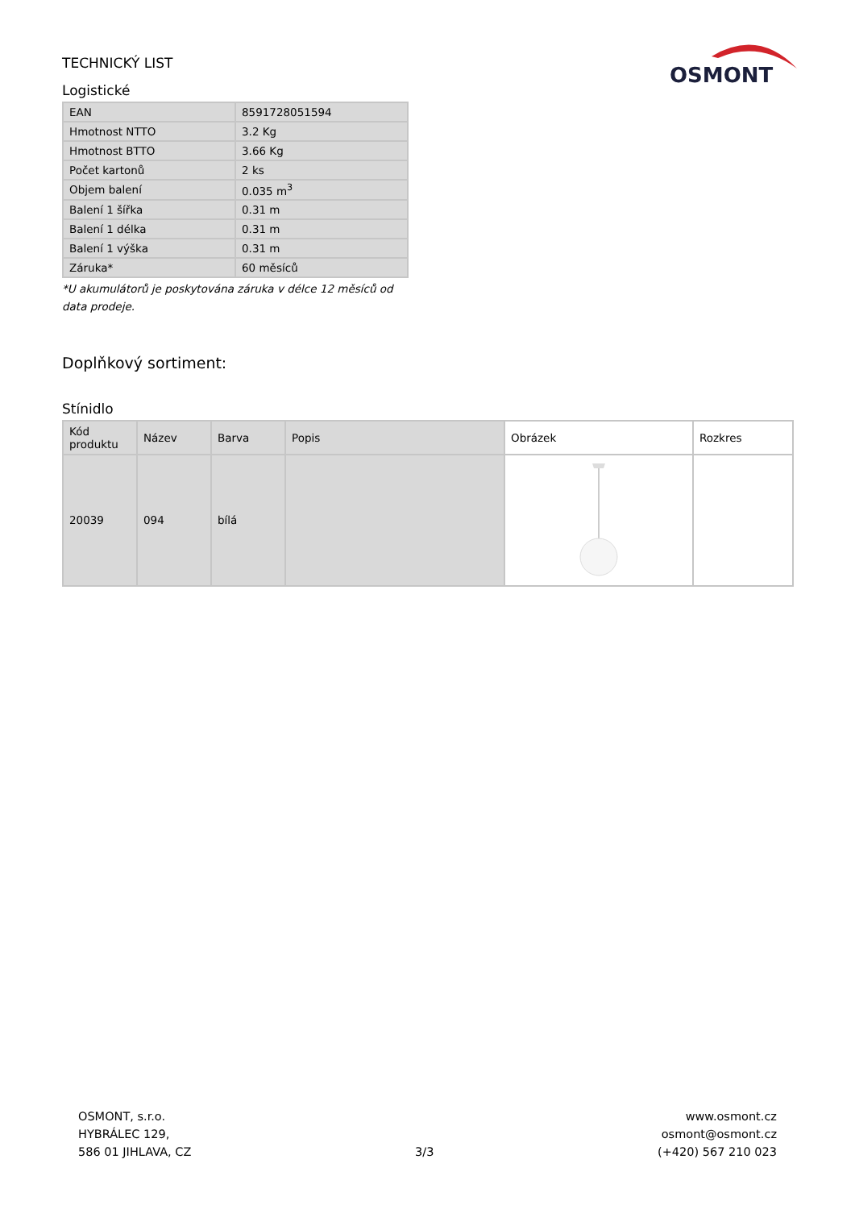OSMONT
TECHNICKÝ LIST
Logistické
| EAN | 8591728051594 |
| Hmotnost NTTO | 3.2 Kg |
| Hmotnost BTTO | 3.66 Kg |
| Počet kartonů | 2 ks |
| Objem balení | 0.035 m<sup>3</sup> |
| Balení 1 šířka | 0.31 m |
| Balení 1 délka | 0.31 m |
| Balení 1 výška | 0.31 m |
| Záruka* | 60 měsíců |
*U akumulátorů je poskytována záruka v délce 12 měsíců od data prodeje.
Doplňkový sortiment:
Stínidlo
| Kód produktu | Název | Barva | Popis | Obrázek | Rozkres |
| --- | --- | --- | --- | --- | --- |
| 20039 | 094 | bílá | | | |
OSMONT, s.r.o.
HYBRÁLEC 129,
586 01 JIHLAVA, CZ
3/3
www.osmont.cz
osmont@osmont.cz
(+420) 567 210 023